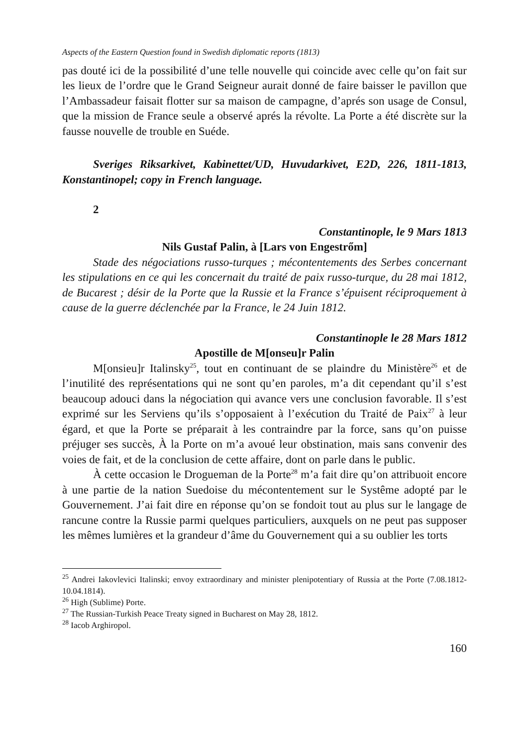Aspects of the Eastern Question found in Swedish diplomatic reports (1813)
pas douté ici de la possibilité d’une telle nouvelle qui coincide avec celle qu’on fait sur les lieux de l’ordre que le Grand Seigneur aurait donné de faire baisser le pavillon que l’Ambassadeur faisait flotter sur sa maison de campagne, d’aprés son usage de Consul, que la mission de France seule a observé aprés la révolte. La Porte a été discrète sur la fausse nouvelle de trouble en Suéde.
Sveriges Riksarkivet, Kabinettet/UD, Huvudarkivet, E2D, 226, 1811-1813, Konstantinopel; copy in French language.
2
Constantinople, le 9 Mars 1813
Nils Gustaf Palin, à [Lars von Engestrőm]
Stade des négociations russo-turques ; mécontentements des Serbes concernant les stipulations en ce qui les concernait du traité de paix russo-turque, du 28 mai 1812, de Bucarest ; désir de la Porte que la Russie et la France s’épuisent réciproquement à cause de la guerre déclenchée par la France, le 24 Juin 1812.
Constantinople le 28 Mars 1812
Apostille de M[onseu]r Palin
M[onsieu]r Italinsky<sup>25</sup>, tout en continuant de se plaindre du Ministère<sup>26</sup> et de l’inutilité des représentations qui ne sont qu’en paroles, m’a dit cependant qu’il s’est beaucoup adouci dans la négociation qui avance vers une conclusion favorable. Il s’est exprimé sur les Serviens qu’ils s’opposaient à l’exécution du Traité de Paix<sup>27</sup> à leur égard, et que la Porte se préparait à les contraindre par la force, sans qu’on puisse préjuger ses succès, À la Porte on m’a avoué leur obstination, mais sans convenir des voies de fait, et de la conclusion de cette affaire, dont on parle dans le public.
À cette occasion le Drogueman de la Porte<sup>28</sup> m’a fait dire qu’on attribuoit encore à une partie de la nation Suedoise du mécontentement sur le Systême adopté par le Gouvernement. J’ai fait dire en réponse qu’on se fondoit tout au plus sur le langage de rancune contre la Russie parmi quelques particuliers, auxquels on ne peut pas supposer les mêmes lumières et la grandeur d’âme du Gouvernement qui a su oublier les torts
<sup>25</sup> Andrei Iakovlevici Italinski; envoy extraordinary and minister plenipotentiary of Russia at the Porte (7.08.1812-10.04.1814).
<sup>26</sup> High (Sublime) Porte.
<sup>27</sup> The Russian-Turkish Peace Treaty signed in Bucharest on May 28, 1812.
<sup>28</sup> Iacob Arghiropol.
160